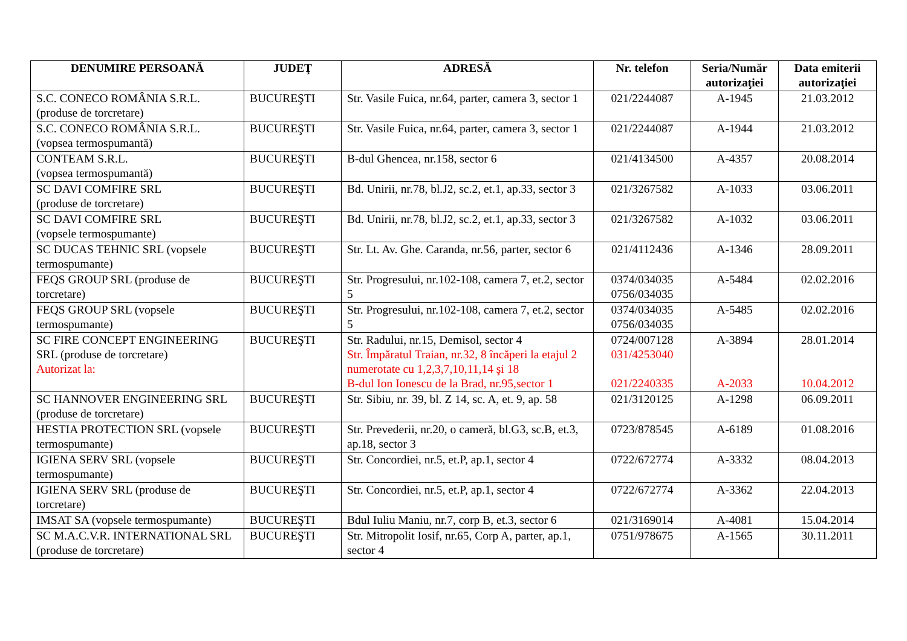| DENUMIRE PERSOANĂ | JUDEŢ | ADRESĂ | Nr. telefon | Seria/Număr autorizaţiei | Data emiterii autorizaţiei |
| --- | --- | --- | --- | --- | --- |
| S.C. CONECO ROMÂNIA S.R.L. (produse de torcretare) | BUCUREŞTI | Str. Vasile Fuica, nr.64, parter, camera 3, sector 1 | 021/2244087 | A-1945 | 21.03.2012 |
| S.C. CONECO ROMÂNIA S.R.L. (vopsea termospumantă) | BUCUREŞTI | Str. Vasile Fuica, nr.64, parter, camera 3, sector 1 | 021/2244087 | A-1944 | 21.03.2012 |
| CONTEAM S.R.L. (vopsea termospumantă) | BUCUREŞTI | B-dul Ghencea, nr.158, sector 6 | 021/4134500 | A-4357 | 20.08.2014 |
| SC DAVI COMFIRE SRL (produse de torcretare) | BUCUREŞTI | Bd. Unirii, nr.78, bl.J2, sc.2, et.1, ap.33, sector 3 | 021/3267582 | A-1033 | 03.06.2011 |
| SC DAVI COMFIRE SRL (vopsele termospumante) | BUCUREŞTI | Bd. Unirii, nr.78, bl.J2, sc.2, et.1, ap.33, sector 3 | 021/3267582 | A-1032 | 03.06.2011 |
| SC DUCAS TEHNIC SRL (vopsele termospumante) | BUCUREŞTI | Str. Lt. Av. Ghe. Caranda, nr.56, parter, sector 6 | 021/4112436 | A-1346 | 28.09.2011 |
| FEQS GROUP SRL (produse de torcretare) | BUCUREŞTI | Str. Progresului, nr.102-108, camera 7, et.2, sector 5 | 0374/034035 0756/034035 | A-5484 | 02.02.2016 |
| FEQS GROUP SRL (vopsele termospumante) | BUCUREŞTI | Str. Progresului, nr.102-108, camera 7, et.2, sector 5 | 0374/034035 0756/034035 | A-5485 | 02.02.2016 |
| SC FIRE CONCEPT ENGINEERING SRL (produse de torcretare) Autorizat la: | BUCUREŞTI | Str. Radului, nr.15, Demisol, sector 4 Str. Împăratul Traian, nr.32, 8 încăperi la etajul 2 numerotate cu 1,2,3,7,10,11,14 şi 18 B-dul Ion Ionescu de la Brad, nr.95,sector 1 | 0724/007128 031/4253040 021/2240335 | A-3894 A-2033 | 28.01.2014 10.04.2012 |
| SC HANNOVER ENGINEERING SRL (produse de torcretare) | BUCUREŞTI | Str. Sibiu, nr. 39, bl. Z 14, sc. A, et. 9, ap. 58 | 021/3120125 | A-1298 | 06.09.2011 |
| HESTIA PROTECTION SRL (vopsele termospumante) | BUCUREŞTI | Str. Prevederii, nr.20, o cameră, bl.G3, sc.B, et.3, ap.18, sector 3 | 0723/878545 | A-6189 | 01.08.2016 |
| IGIENA SERV SRL (vopsele termospumante) | BUCUREŞTI | Str. Concordiei, nr.5, et.P, ap.1, sector 4 | 0722/672774 | A-3332 | 08.04.2013 |
| IGIENA SERV SRL (produse de torcretare) | BUCUREŞTI | Str. Concordiei, nr.5, et.P, ap.1, sector 4 | 0722/672774 | A-3362 | 22.04.2013 |
| IMSAT SA (vopsele termospumante) | BUCUREŞTI | Bdul Iuliu Maniu, nr.7, corp B, et.3, sector 6 | 021/3169014 | A-4081 | 15.04.2014 |
| SC M.A.C.V.R. INTERNATIONAL SRL (produse de torcretare) | BUCUREŞTI | Str. Mitropolit Iosif, nr.65, Corp A, parter, ap.1, sector 4 | 0751/978675 | A-1565 | 30.11.2011 |